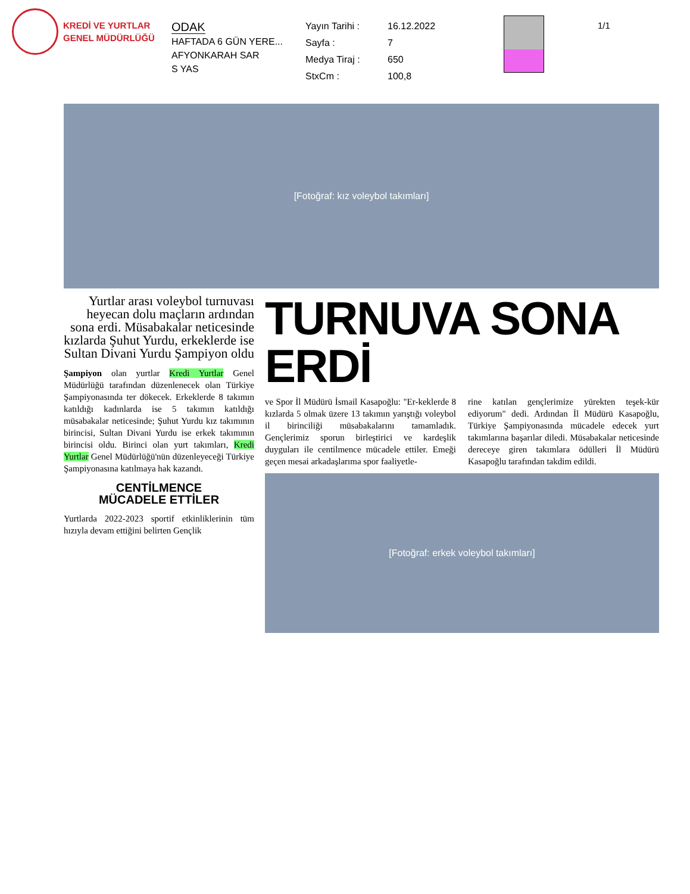KREDİ VE YURTLAR
GENEL MÜDÜRLÜĞÜ
ODAK
HAFTADA 6 GÜN YERE...
AFYONKARAH SAR
S YAS
Yayın Tarihi : 16.12.2022 Sayfa : 7 Medya Tiraj : 650 StxCm : 100,8
1/1
[Fotoğraf: kız voleybol takımları]
Yurtlar arası voleybol turnuvası heyecan dolu maçların ardından sona erdi. Müsabakalar neticesinde kızlarda Şuhut Yurdu, erkeklerde ise Sultan Divani Yurdu Şampiyon oldu
Şampiyon olan yurtlar Kredi Yurtlar Genel Müdürlüğü tarafından düzenlenecek olan Türkiye Şampiyonasında ter dökecek. Erkeklerde 8 takımın katıldığı kadınlarda ise 5 takımın katıldığı müsabakalar neticesinde; Şuhut Yurdu kız takımının birincisi, Sultan Divani Yurdu ise erkek takımının birincisi oldu. Birinci olan yurt takımları, Kredi Yurtlar Genel Müdürlüğü'nün düzenleyeceği Türkiye Şampiyonasına katılmaya hak kazandı.
CENTİLMENCE
MÜCADELE ETTİLER
Yurtlarda 2022-2023 sportif etkinliklerinin tüm hızıyla devam ettiğini belirten Gençlik
TURNUVA SONA ERDİ
ve Spor İl Müdürü İsmail Kasapoğlu: "Er-keklerde 8 kızlarda 5 olmak üzere 13 takımın yarıştığı voleybol il birinciliği müsabakalarını tamamladık. Gençlerimiz sporun birleştirici ve kardeşlik duyguları ile centilmence mücadele ettiler. Emeği geçen mesai arkadaşlarıma spor faaliyetle-
rine katılan gençlerimize yürekten teşek-kür ediyorum" dedi. Ardından İl Müdürü Kasapoğlu, Türkiye Şampiyonasında mücadele edecek yurt takımlarına başarılar diledi. Müsabakalar neticesinde dereceye giren takımlara ödülleri İl Müdürü Kasapoğlu tarafından takdim edildi.
[Fotoğraf: erkek voleybol takımları]